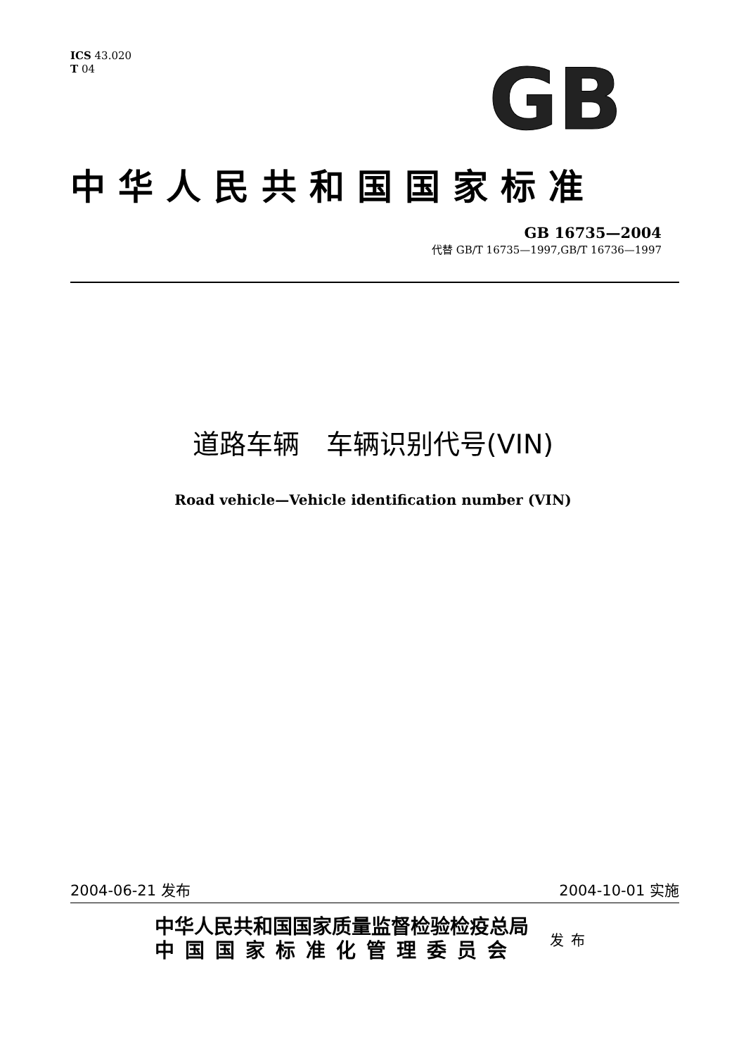ICS 43.020
T 04
GB
中华人民共和国国家标准
GB 16735—2004
代替 GB/T 16735—1997,GB/T 16736—1997
道路车辆　车辆识别代号(VIN)
Road vehicle—Vehicle identification number (VIN)
2004-06-21 发布 2004-10-01 实施
中华人民共和国国家质量监督检验检疫总局
中国国家标准化管理委员会
发布